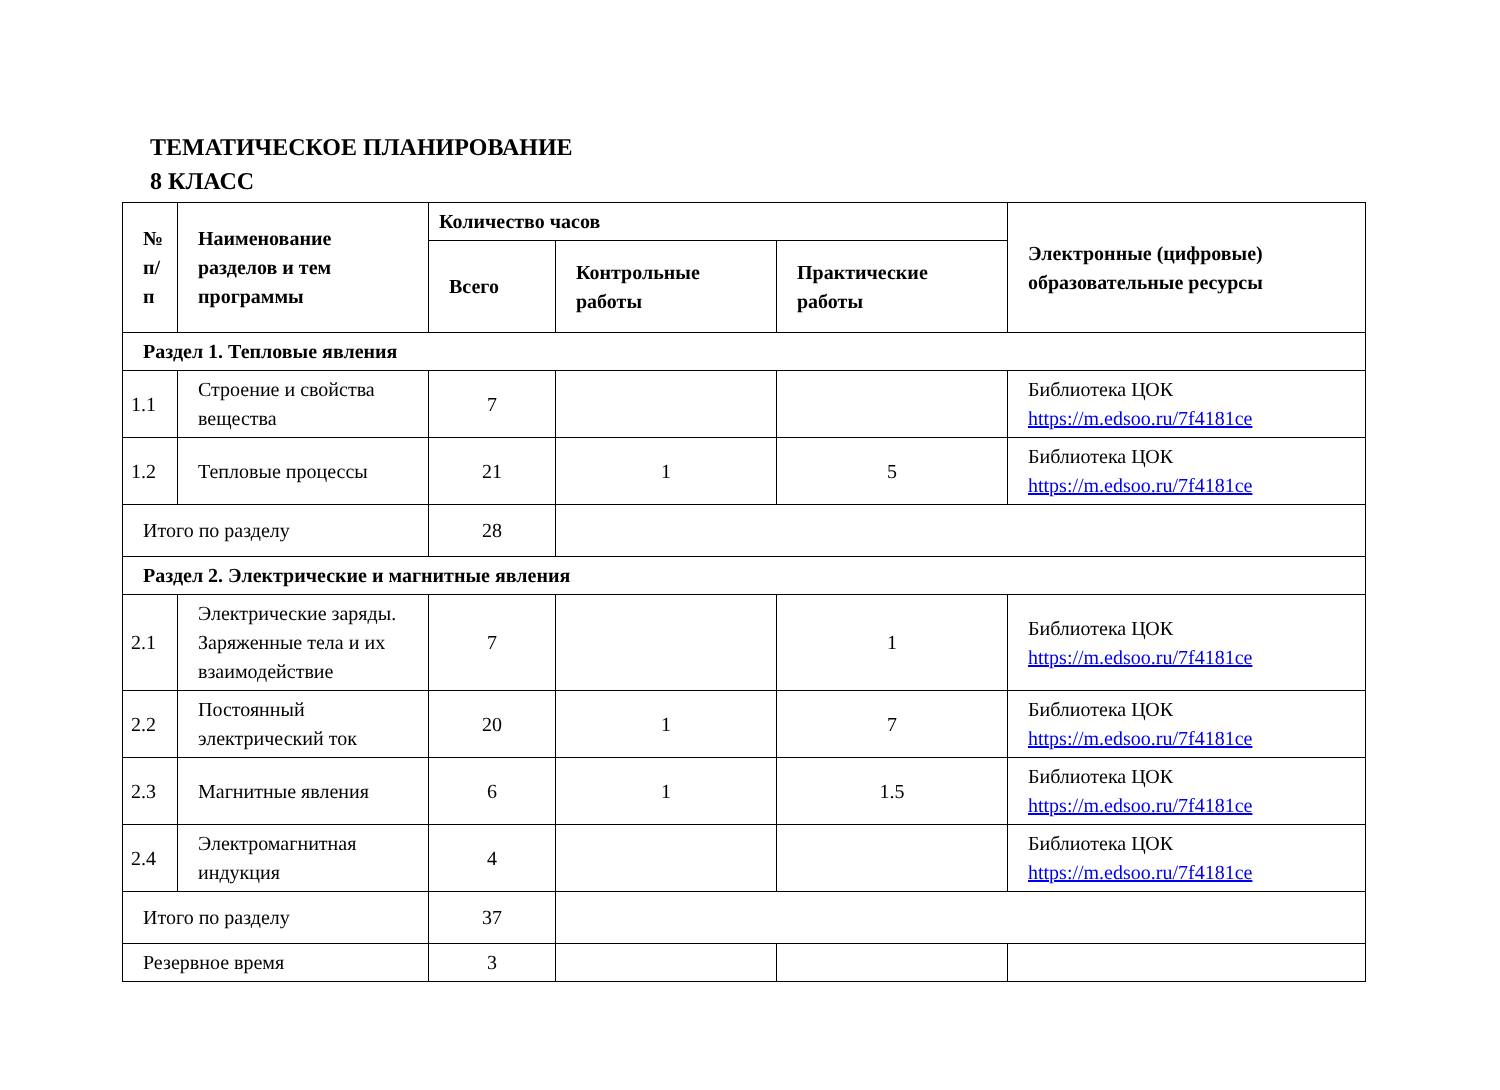ТЕМАТИЧЕСКОЕ ПЛАНИРОВАНИЕ
8 КЛАСС
| № п/п | Наименование разделов и тем программы | Количество часов | | | Электронные (цифровые) образовательные ресурсы |
| --- | --- | --- | --- | --- | --- |
| | | Всего | Контрольные работы | Практические работы | |
| Раздел 1. Тепловые явления | | | | | |
| 1.1 | Строение и свойства вещества | 7 | | | Библиотека ЦОК https://m.edsoo.ru/7f4181ce |
| 1.2 | Тепловые процессы | 21 | 1 | 5 | Библиотека ЦОК https://m.edsoo.ru/7f4181ce |
| Итого по разделу | | 28 | | | |
| Раздел 2. Электрические и магнитные явления | | | | | |
| 2.1 | Электрические заряды. Заряженные тела и их взаимодействие | 7 | | 1 | Библиотека ЦОК https://m.edsoo.ru/7f4181ce |
| 2.2 | Постоянный электрический ток | 20 | 1 | 7 | Библиотека ЦОК https://m.edsoo.ru/7f4181ce |
| 2.3 | Магнитные явления | 6 | 1 | 1.5 | Библиотека ЦОК https://m.edsoo.ru/7f4181ce |
| 2.4 | Электромагнитная индукция | 4 | | | Библиотека ЦОК https://m.edsoo.ru/7f4181ce |
| Итого по разделу | | 37 | | | |
| Резервное время | | 3 | | | |